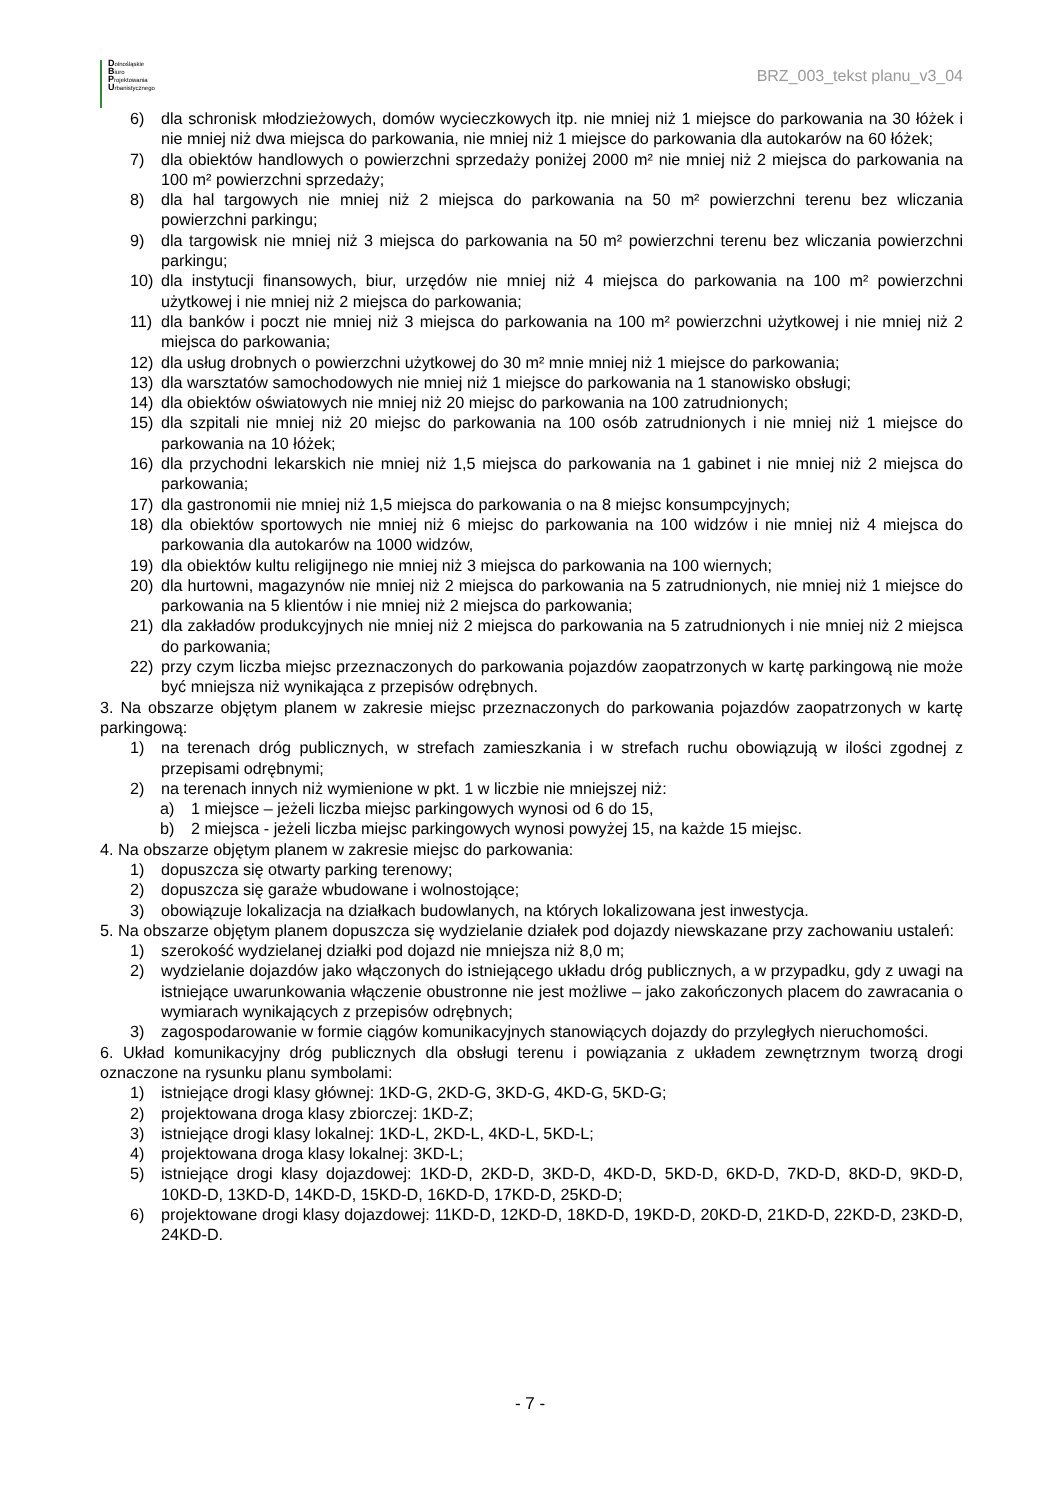Dolnośląskie
Biuro
Projektowania
Urbanistycznego
BRZ_003_tekst planu_v3_04
6) dla schronisk młodzieżowych, domów wycieczkowych itp. nie mniej niż 1 miejsce do parkowania na 30 łóżek i nie mniej niż dwa miejsca do parkowania, nie mniej niż 1 miejsce do parkowania dla autokarów na 60 łóżek;
7) dla obiektów handlowych o powierzchni sprzedaży poniżej 2000 m² nie mniej niż 2 miejsca do parkowania na 100 m² powierzchni sprzedaży;
8) dla hal targowych nie mniej niż 2 miejsca do parkowania na 50 m² powierzchni terenu bez wliczania powierzchni parkingu;
9) dla targowisk nie mniej niż 3 miejsca do parkowania na 50 m² powierzchni terenu bez wliczania powierzchni parkingu;
10) dla instytucji finansowych, biur, urzędów nie mniej niż 4 miejsca do parkowania na 100 m² powierzchni użytkowej i nie mniej niż 2 miejsca do parkowania;
11) dla banków i poczt nie mniej niż 3 miejsca do parkowania na 100 m² powierzchni użytkowej i nie mniej niż 2 miejsca do parkowania;
12) dla usług drobnych o powierzchni użytkowej do 30 m² mnie mniej niż 1 miejsce do parkowania;
13) dla warsztatów samochodowych nie mniej niż 1 miejsce do parkowania na 1 stanowisko obsługi;
14) dla obiektów oświatowych nie mniej niż 20 miejsc do parkowania na 100 zatrudnionych;
15) dla szpitali nie mniej niż 20 miejsc do parkowania na 100 osób zatrudnionych i nie mniej niż 1 miejsce do parkowania na 10 łóżek;
16) dla przychodni lekarskich nie mniej niż 1,5 miejsca do parkowania na 1 gabinet i nie mniej niż 2 miejsca do parkowania;
17) dla gastronomii nie mniej niż 1,5 miejsca do parkowania o na 8 miejsc konsumpcyjnych;
18) dla obiektów sportowych nie mniej niż 6 miejsc do parkowania na 100 widzów i nie mniej niż 4 miejsca do parkowania dla autokarów na 1000 widzów,
19) dla obiektów kultu religijnego nie mniej niż 3 miejsca do parkowania na 100 wiernych;
20) dla hurtowni, magazynów nie mniej niż 2 miejsca do parkowania na 5 zatrudnionych, nie mniej niż 1 miejsce do parkowania na 5 klientów i nie mniej niż 2 miejsca do parkowania;
21) dla zakładów produkcyjnych nie mniej niż 2 miejsca do parkowania na 5 zatrudnionych i nie mniej niż 2 miejsca do parkowania;
22) przy czym liczba miejsc przeznaczonych do parkowania pojazdów zaopatrzonych w kartę parkingową nie może być mniejsza niż wynikająca z przepisów odrębnych.
3. Na obszarze objętym planem w zakresie miejsc przeznaczonych do parkowania pojazdów zaopatrzonych w kartę parkingową:
1) na terenach dróg publicznych, w strefach zamieszkania i w strefach ruchu obowiązują w ilości zgodnej z przepisami odrębnymi;
2) na terenach innych niż wymienione w pkt. 1 w liczbie nie mniejszej niż:
a) 1 miejsce – jeżeli liczba miejsc parkingowych wynosi od 6 do 15,
b) 2 miejsca - jeżeli liczba miejsc parkingowych wynosi powyżej 15, na każde 15 miejsc.
4. Na obszarze objętym planem w zakresie miejsc do parkowania:
1) dopuszcza się otwarty parking terenowy;
2) dopuszcza się garaże wbudowane i wolnostojące;
3) obowiązuje lokalizacja na działkach budowlanych, na których lokalizowana jest inwestycja.
5. Na obszarze objętym planem dopuszcza się wydzielanie działek pod dojazdy niewskazane przy zachowaniu ustaleń:
1) szerokość wydzielanej działki pod dojazd nie mniejsza niż 8,0 m;
2) wydzielanie dojazdów jako włączonych do istniejącego układu dróg publicznych, a w przypadku, gdy z uwagi na istniejące uwarunkowania włączenie obustronne nie jest możliwe – jako zakończonych placem do zawracania o wymiarach wynikających z przepisów odrębnych;
3) zagospodarowanie w formie ciągów komunikacyjnych stanowiących dojazdy do przyległych nieruchomości.
6. Układ komunikacyjny dróg publicznych dla obsługi terenu i powiązania z układem zewnętrznym tworzą drogi oznaczone na rysunku planu symbolami:
1) istniejące drogi klasy głównej: 1KD-G, 2KD-G, 3KD-G, 4KD-G, 5KD-G;
2) projektowana droga klasy zbiorczej: 1KD-Z;
3) istniejące drogi klasy lokalnej: 1KD-L, 2KD-L, 4KD-L, 5KD-L;
4) projektowana droga klasy lokalnej: 3KD-L;
5) istniejące drogi klasy dojazdowej: 1KD-D, 2KD-D, 3KD-D, 4KD-D, 5KD-D, 6KD-D, 7KD-D, 8KD-D, 9KD-D, 10KD-D, 13KD-D, 14KD-D, 15KD-D, 16KD-D, 17KD-D, 25KD-D;
6) projektowane drogi klasy dojazdowej: 11KD-D, 12KD-D, 18KD-D, 19KD-D, 20KD-D, 21KD-D, 22KD-D, 23KD-D, 24KD-D.
- 7 -